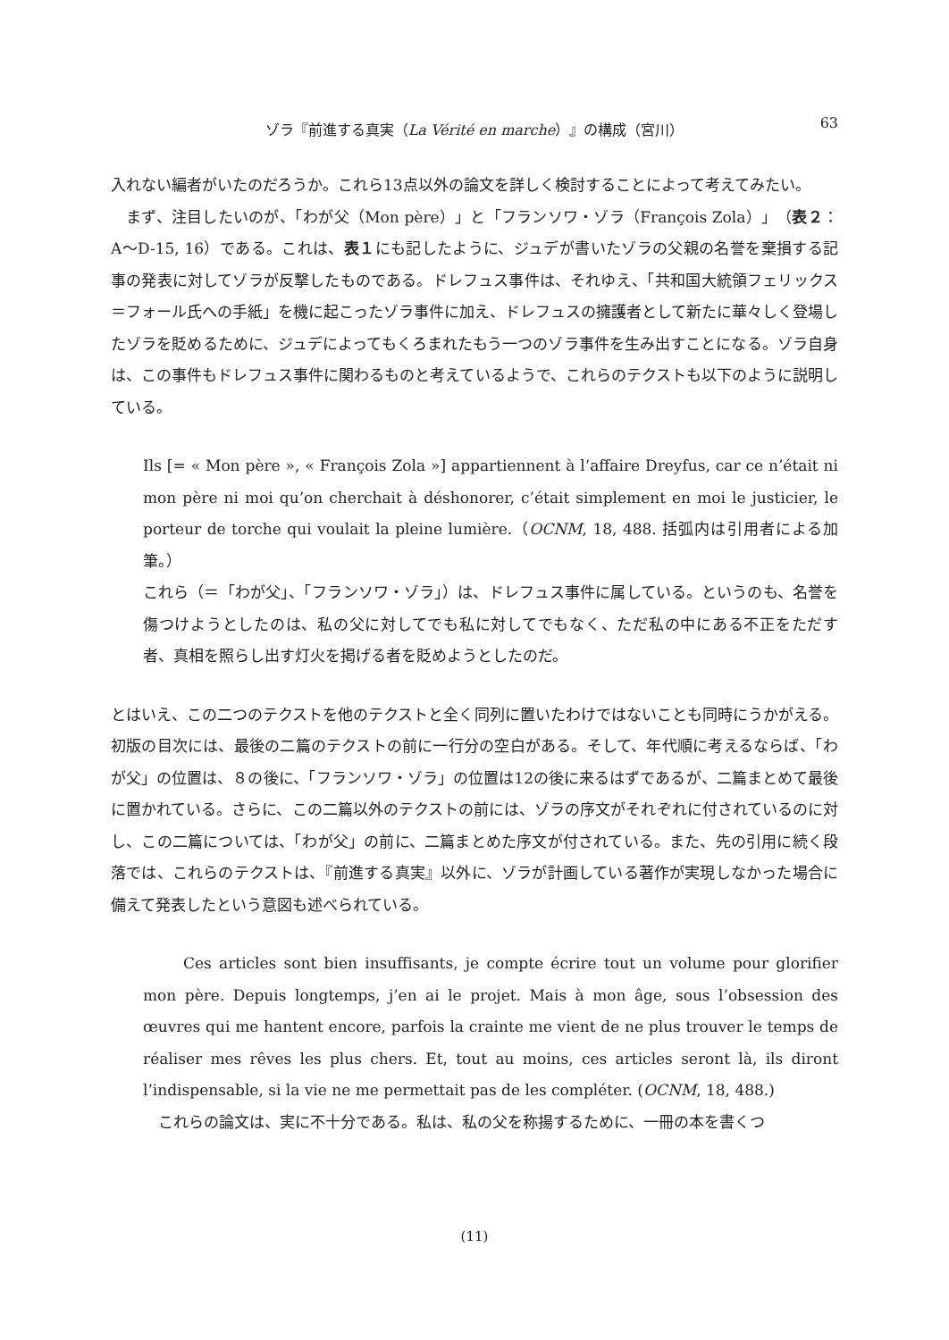ゾラ『前進する真実（La Vérité en marche）』の構成（宮川）
63
入れない編者がいたのだろうか。これら13点以外の論文を詳しく検討することによって考えてみたい。
まず、注目したいのが、「わが父（Mon père）」と「フランソワ・ゾラ（François Zola）」（表２：A～D-15, 16）である。これは、表１にも記したように、ジュデが書いたゾラの父親の名誉を棄損する記事の発表に対してゾラが反撃したものである。ドレフュス事件は、それゆえ、「共和国大統領フェリックス＝フォール氏への手紙」を機に起こったゾラ事件に加え、ドレフュスの擁護者として新たに華々しく登場したゾラを貶めるために、ジュデによってもくろまれたもう一つのゾラ事件を生み出すことになる。ゾラ自身は、この事件もドレフュス事件に関わるものと考えているようで、これらのテクストも以下のように説明している。
Ils [= « Mon père », « François Zola »] appartiennent à l’affaire Dreyfus, car ce n’était ni mon père ni moi qu’on cherchait à déshonorer, c’était simplement en moi le justicier, le porteur de torche qui voulait la pleine lumière.（OCNM, 18, 488. 括弧内は引用者による加筆。）
これら（＝「わが父」、「フランソワ・ゾラ」）は、ドレフュス事件に属している。というのも、名誉を傷つけようとしたのは、私の父に対してでも私に対してでもなく、ただ私の中にある不正をただす者、真相を照らし出す灯火を掲げる者を貶めようとしたのだ。
とはいえ、この二つのテクストを他のテクストと全く同列に置いたわけではないことも同時にうかがえる。初版の目次には、最後の二篇のテクストの前に一行分の空白がある。そして、年代順に考えるならば、「わが父」の位置は、８の後に、「フランソワ・ゾラ」の位置は12の後に来るはずであるが、二篇まとめて最後に置かれている。さらに、この二篇以外のテクストの前には、ゾラの序文がそれぞれに付されているのに対し、この二篇については、「わが父」の前に、二篇まとめた序文が付されている。また、先の引用に続く段落では、これらのテクストは、『前進する真実』以外に、ゾラが計画している著作が実現しなかった場合に備えて発表したという意図も述べられている。
Ces articles sont bien insuffisants, je compte écrire tout un volume pour glorifier mon père. Depuis longtemps, j’en ai le projet. Mais à mon âge, sous l’obsession des œuvres qui me hantent encore, parfois la crainte me vient de ne plus trouver le temps de réaliser mes rêves les plus chers. Et, tout au moins, ces articles seront là, ils diront l’indispensable, si la vie ne me permettait pas de les compléter. (OCNM, 18, 488.)
これらの論文は、実に不十分である。私は、私の父を称揚するために、一冊の本を書くつ
(11)